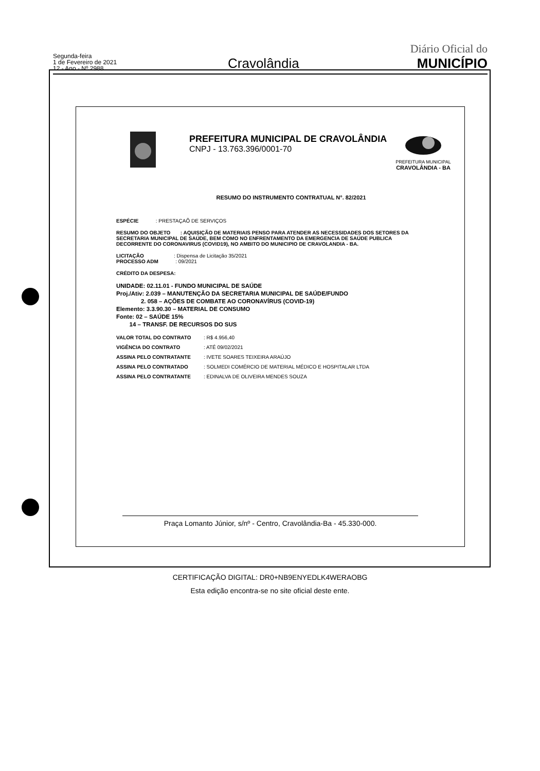Segunda-feira
1 de Fevereiro de 2021
12 - Ano - Nº 2988
Cravolândia
Diário Oficial do
MUNICÍPIO
PREFEITURA MUNICIPAL DE CRAVOLÂNDIA
CNPJ - 13.763.396/0001-70
PREFEITURA MUNICIPAL
CRAVOLÂNDIA - BA
RESUMO DO INSTRUMENTO CONTRATUAL N°. 82/2021
ESPÉCIE : PRESTAÇAÕ DE SERVIÇOS
RESUMO DO OBJETO : AQUISIÇÃO DE MATERIAIS PENSO PARA ATENDER AS NECESSIDADES DOS SETORES DA SECRETARIA MUNICIPAL DE SAÚDE, BEM COMO NO ENFRENTAMENTO DA EMERGENCIA DE SAÚDE PUBLICA DECORRENTE DO CORONAVIRUS (COVID19), NO AMBITO DO MUNICIPIO DE CRAVOLANDIA - BA.
LICITAÇÃO : Dispensa de Licitação 35/2021
PROCESSO ADM : 09/2021
CRÉDITO DA DESPESA:
UNIDADE: 02.11.01 - FUNDO MUNICIPAL DE SAÚDE
Proj./Ativ: 2.039 – MANUTENÇÃO DA SECRETARIA MUNICIPAL DE SAÚDE/FUNDO
2. 058 – AÇÕES DE COMBATE AO CORONAVÍRUS (COVID-19)
Elemento: 3.3.90.30 – MATERIAL DE CONSUMO
Fonte: 02 – SAÚDE 15%
14 – TRANSF. DE RECURSOS DO SUS
VALOR TOTAL DO CONTRATO: R$ 4.956,40
VIGÊNCIA DO CONTRATO: ATÉ 09/02/2021
ASSINA PELO CONTRATANTE: IVETE SOARES TEIXEIRA ARAÚJO
ASSINA PELO CONTRATADO: SOLMEDI COMÉRCIO DE MATERIAL MÉDICO E HOSPITALAR LTDA
ASSINA PELO CONTRATANTE: EDINALVA DE OLIVEIRA MENDES SOUZA
Praça Lomanto Júnior, s/nº - Centro, Cravolândia-Ba - 45.330-000.
CERTIFICAÇÃO DIGITAL: DR0+NB9ENYEDLK4WERAOBG
Esta edição encontra-se no site oficial deste ente.